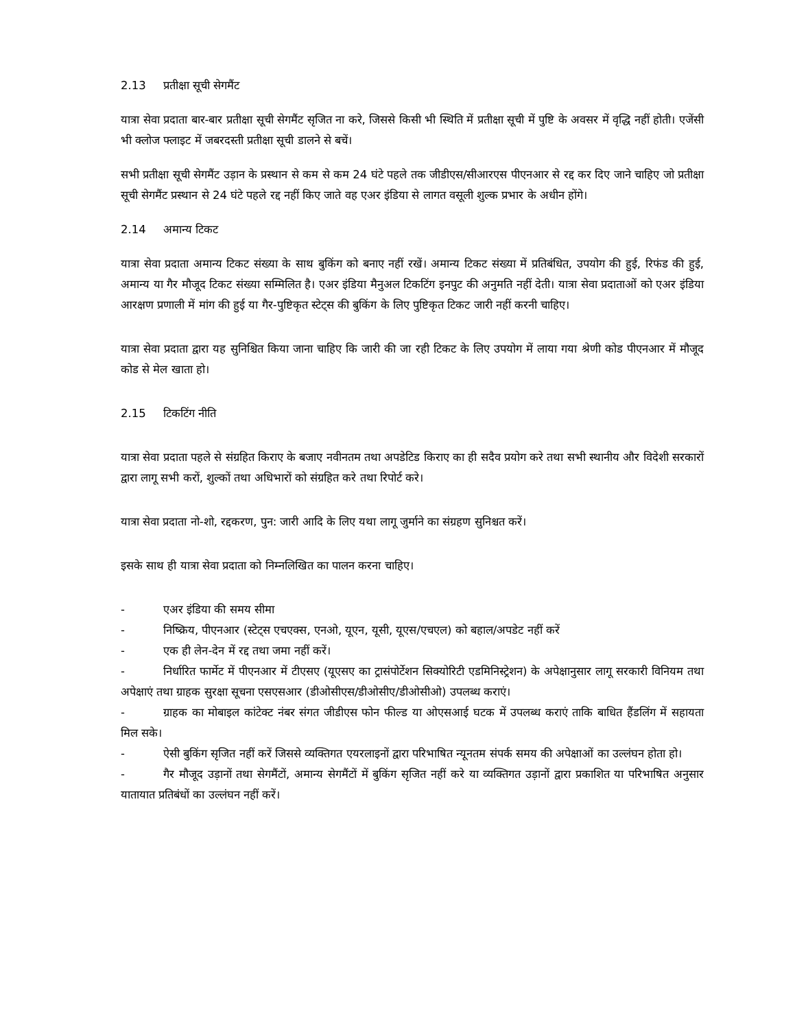2.13 प्रतीक्षा सूची सेगमैंट
यात्रा सेवा प्रदाता बार-बार प्रतीक्षा सूची सेगमैंट सृजित ना करे, जिससे किसी भी स्थिति में प्रतीक्षा सूची में पुष्टि के अवसर में वृद्धि नहीं होती। एजेंसी भी क्लोज फ्लाइट में जबरदस्ती प्रतीक्षा सूची डालने से बचें।
सभी प्रतीक्षा सूची सेगमैंट उड़ान के प्रस्थान से कम से कम 24 घंटे पहले तक जीडीएस/सीआरएस पीएनआर से रद्द कर दिए जाने चाहिए जो प्रतीक्षा सूची सेगमैंट प्रस्थान से 24 घंटे पहले रद्द नहीं किए जाते वह एअर इंडिया से लागत वसूली शुल्क प्रभार के अधीन होंगे।
2.14 अमान्य टिकट
यात्रा सेवा प्रदाता अमान्य टिकट संख्या के साथ बुकिंग को बनाए नहीं रखें। अमान्य टिकट संख्या में प्रतिबंधित, उपयोग की हुई, रिफंड की हुई, अमान्य या गैर मौजूद टिकट संख्या सम्मिलित है। एअर इंडिया मैनुअल टिकटिंग इनपुट की अनुमति नहीं देती। यात्रा सेवा प्रदाताओं को एअर इंडिया आरक्षण प्रणाली में मांग की हुई या गैर-पुष्टिकृत स्टेट्स की बुकिंग के लिए पुष्टिकृत टिकट जारी नहीं करनी चाहिए।
यात्रा सेवा प्रदाता द्वारा यह सुनिश्चित किया जाना चाहिए कि जारी की जा रही टिकट के लिए उपयोग में लाया गया श्रेणी कोड पीएनआर में मौजूद कोड से मेल खाता हो।
2.15 टिकटिंग नीति
यात्रा सेवा प्रदाता पहले से संग्रहित किराए के बजाए नवीनतम तथा अपडेटिड किराए का ही सदैव प्रयोग करे तथा सभी स्थानीय और विदेशी सरकारों द्वारा लागू सभी करों, शुल्कों तथा अधिभारों को संग्रहित करे तथा रिपोर्ट करे।
यात्रा सेवा प्रदाता नो-शो, रद्दकरण, पुन: जारी आदि के लिए यथा लागू जुर्माने का संग्रहण सुनिश्चत करें।
इसके साथ ही यात्रा सेवा प्रदाता को निम्नलिखित का पालन करना चाहिए।
- एअर इंडिया की समय सीमा
- निष्क्रिय, पीएनआर (स्टेट्स एचएक्स, एनओ, यूएन, यूसी, यूएस/एचएल) को बहाल/अपडेट नहीं करें
- एक ही लेन-देन में रद्द तथा जमा नहीं करें।
- निर्धारित फार्मेट में पीएनआर में टीएसए (यूएसए का ट्रासंपोर्टेशन सिक्योरिटी एडमिनिस्ट्रेशन) के अपेक्षानुसार लागू सरकारी विनियम तथा अपेक्षाएं तथा ग्राहक सुरक्षा सूचना एसएसआर (डीओसीएस/डीओसीए/डीओसीओ) उपलब्ध कराएं।
- ग्राहक का मोबाइल कांटेक्ट नंबर संगत जीडीएस फोन फील्ड या ओएसआई घटक में उपलब्ध कराएं ताकि बाधित हैंडलिंग में सहायता मिल सके।
- ऐसी बुकिंग सृजित नहीं करें जिससे व्यक्तिगत एयरलाइनों द्वारा परिभाषित न्यूनतम संपर्क समय की अपेक्षाओं का उल्लंघन होता हो।
- गैर मौजूद उड़ानों तथा सेगमैंटों, अमान्य सेगमैंटों में बुकिंग सृजित नहीं करे या व्यक्तिगत उड़ानों द्वारा प्रकाशित या परिभाषित अनुसार यातायात प्रतिबंधों का उल्लंघन नहीं करें।